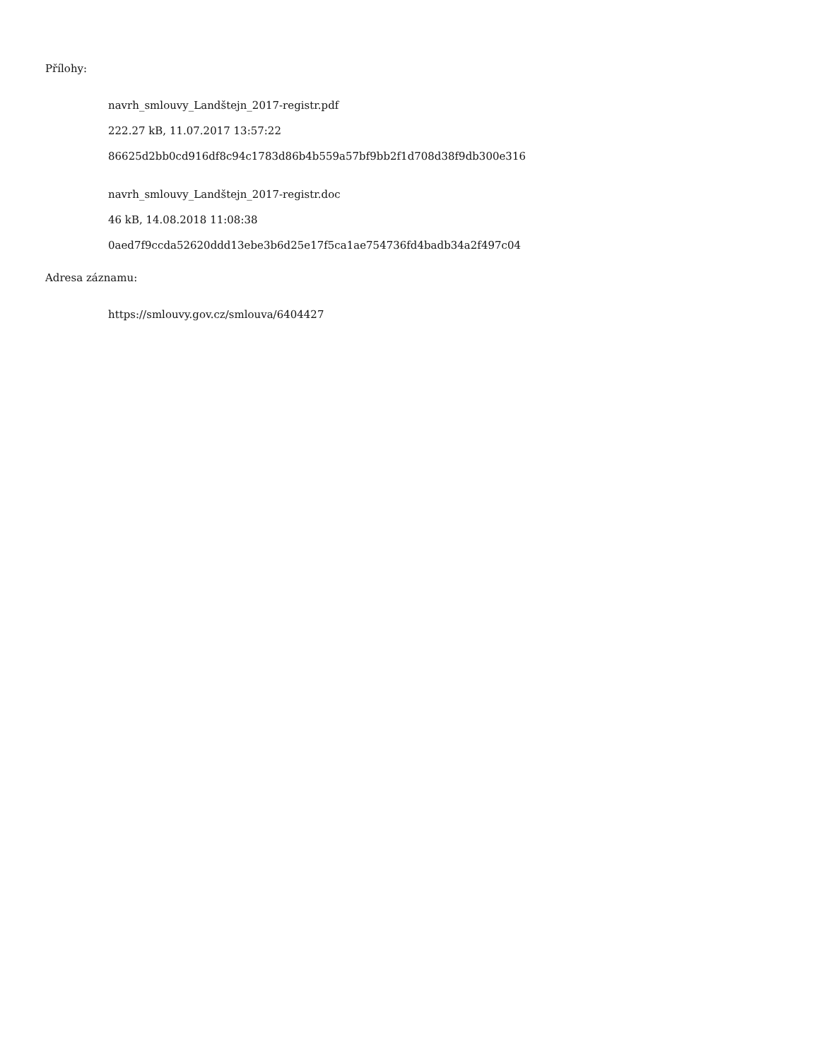Přílohy:
navrh_smlouvy_Landštejn_2017-registr.pdf
222.27 kB, 11.07.2017 13:57:22
86625d2bb0cd916df8c94c1783d86b4b559a57bf9bb2f1d708d38f9db300e316
navrh_smlouvy_Landštejn_2017-registr.doc
46 kB, 14.08.2018 11:08:38
0aed7f9ccda52620ddd13ebe3b6d25e17f5ca1ae754736fd4badb34a2f497c04
Adresa záznamu:
https://smlouvy.gov.cz/smlouva/6404427